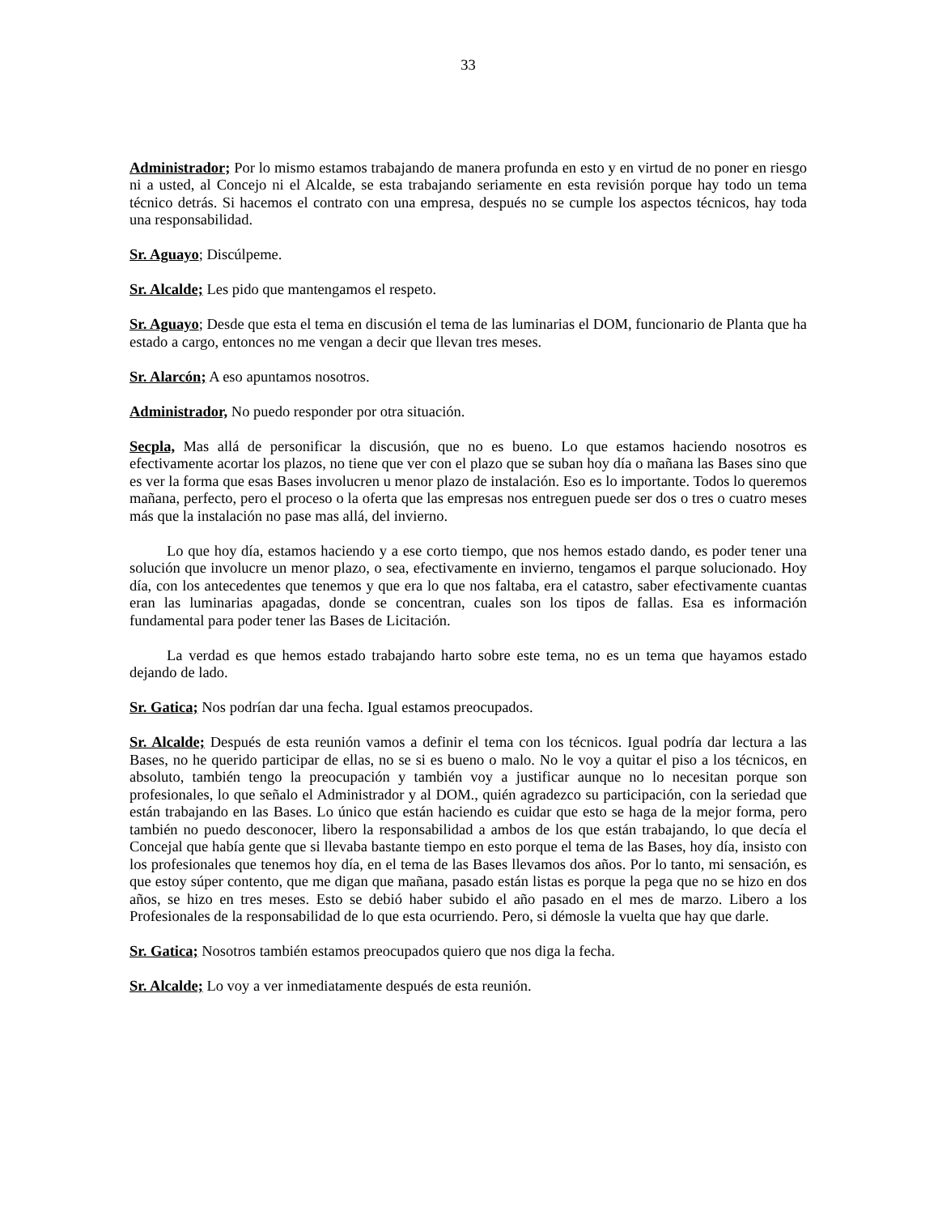33
Administrador; Por lo mismo estamos trabajando de manera profunda en esto y en virtud de no poner en riesgo ni a usted, al Concejo ni el Alcalde, se esta trabajando seriamente en esta revisión porque hay todo un tema técnico detrás. Si hacemos el contrato con una empresa, después no se cumple los aspectos técnicos, hay toda una responsabilidad.
Sr. Aguayo; Discúlpeme.
Sr. Alcalde; Les pido que mantengamos el respeto.
Sr. Aguayo; Desde que esta el tema en discusión el tema de las luminarias el DOM, funcionario de Planta que ha estado a cargo, entonces no me vengan a decir que llevan tres meses.
Sr. Alarcón; A eso apuntamos nosotros.
Administrador, No puedo responder por otra situación.
Secpla, Mas allá de personificar la discusión, que no es bueno. Lo que estamos haciendo nosotros es efectivamente acortar los plazos, no tiene que ver con el plazo que se suban hoy día o mañana las Bases sino que es ver la forma que esas Bases involucren u menor plazo de instalación. Eso es lo importante. Todos lo queremos mañana, perfecto, pero el proceso o la oferta que las empresas nos entreguen puede ser dos o tres o cuatro meses más que la instalación no pase mas allá, del invierno.
Lo que hoy día, estamos haciendo y a ese corto tiempo, que nos hemos estado dando, es poder tener una solución que involucre un menor plazo, o sea, efectivamente en invierno, tengamos el parque solucionado. Hoy día, con los antecedentes que tenemos y que era lo que nos faltaba, era el catastro, saber efectivamente cuantas eran las luminarias apagadas, donde se concentran, cuales son los tipos de fallas. Esa es información fundamental para poder tener las Bases de Licitación.
La verdad es que hemos estado trabajando harto sobre este tema, no es un tema que hayamos estado dejando de lado.
Sr. Gatica; Nos podrían dar una fecha. Igual estamos preocupados.
Sr. Alcalde; Después de esta reunión vamos a definir el tema con los técnicos. Igual podría dar lectura a las Bases, no he querido participar de ellas, no se si es bueno o malo. No le voy a quitar el piso a los técnicos, en absoluto, también tengo la preocupación y también voy a justificar aunque no lo necesitan porque son profesionales, lo que señalo el Administrador y al DOM., quién agradezco su participación, con la seriedad que están trabajando en las Bases. Lo único que están haciendo es cuidar que esto se haga de la mejor forma, pero también no puedo desconocer, libero la responsabilidad a ambos de los que están trabajando, lo que decía el Concejal que había gente que si llevaba bastante tiempo en esto porque el tema de las Bases, hoy día, insisto con los profesionales que tenemos hoy día, en el tema de las Bases llevamos dos años. Por lo tanto, mi sensación, es que estoy súper contento, que me digan que mañana, pasado están listas es porque la pega que no se hizo en dos años, se hizo en tres meses. Esto se debió haber subido el año pasado en el mes de marzo. Libero a los Profesionales de la responsabilidad de lo que esta ocurriendo. Pero, si démosle la vuelta que hay que darle.
Sr. Gatica; Nosotros también estamos preocupados quiero que nos diga la fecha.
Sr. Alcalde; Lo voy a ver inmediatamente después de esta reunión.